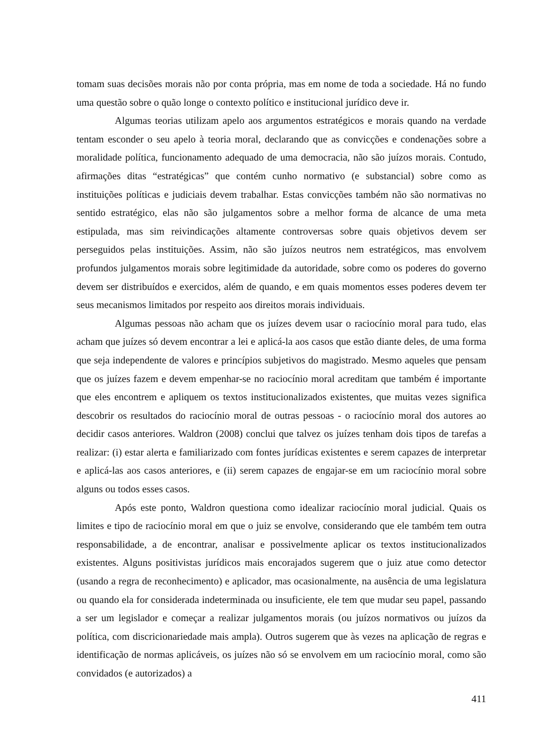tomam suas decisões morais não por conta própria, mas em nome de toda a sociedade. Há no fundo uma questão sobre o quão longe o contexto político e institucional jurídico deve ir.
Algumas teorias utilizam apelo aos argumentos estratégicos e morais quando na verdade tentam esconder o seu apelo à teoria moral, declarando que as convicções e condenações sobre a moralidade política, funcionamento adequado de uma democracia, não são juízos morais. Contudo, afirmações ditas “estratégicas” que contém cunho normativo (e substancial) sobre como as instituições políticas e judiciais devem trabalhar. Estas convicções também não são normativas no sentido estratégico, elas não são julgamentos sobre a melhor forma de alcance de uma meta estipulada, mas sim reivindicações altamente controversas sobre quais objetivos devem ser perseguidos pelas instituições. Assim, não são juízos neutros nem estratégicos, mas envolvem profundos julgamentos morais sobre legitimidade da autoridade, sobre como os poderes do governo devem ser distribuídos e exercidos, além de quando, e em quais momentos esses poderes devem ter seus mecanismos limitados por respeito aos direitos morais individuais.
Algumas pessoas não acham que os juízes devem usar o raciocínio moral para tudo, elas acham que juízes só devem encontrar a lei e aplicá-la aos casos que estão diante deles, de uma forma que seja independente de valores e princípios subjetivos do magistrado. Mesmo aqueles que pensam que os juízes fazem e devem empenhar-se no raciocínio moral acreditam que também é importante que eles encontrem e apliquem os textos institucionalizados existentes, que muitas vezes significa descobrir os resultados do raciocínio moral de outras pessoas - o raciocínio moral dos autores ao decidir casos anteriores. Waldron (2008) conclui que talvez os juízes tenham dois tipos de tarefas a realizar: (i) estar alerta e familiarizado com fontes jurídicas existentes e serem capazes de interpretar e aplicá-las aos casos anteriores, e (ii) serem capazes de engajar-se em um raciocínio moral sobre alguns ou todos esses casos.
Após este ponto, Waldron questiona como idealizar raciocínio moral judicial. Quais os limites e tipo de raciocínio moral em que o juiz se envolve, considerando que ele também tem outra responsabilidade, a de encontrar, analisar e possivelmente aplicar os textos institucionalizados existentes. Alguns positivistas jurídicos mais encorajados sugerem que o juiz atue como detector (usando a regra de reconhecimento) e aplicador, mas ocasionalmente, na ausência de uma legislatura ou quando ela for considerada indeterminada ou insuficiente, ele tem que mudar seu papel, passando a ser um legislador e começar a realizar julgamentos morais (ou juízos normativos ou juízos da política, com discricionariedade mais ampla). Outros sugerem que às vezes na aplicação de regras e identificação de normas aplicáveis, os juízes não só se envolvem em um raciocínio moral, como são convidados (e autorizados) a
411